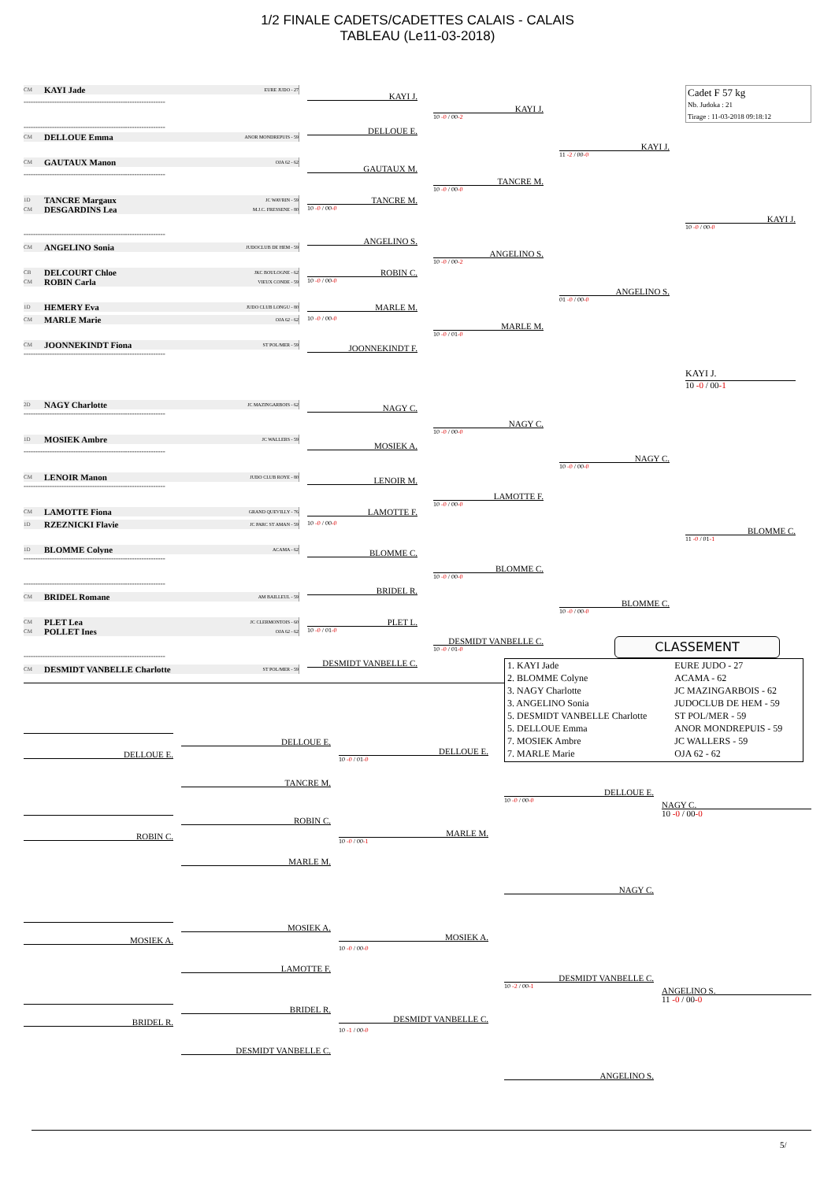1/2 FINALE CADETS/CADETTES CALAIS - CALAIS
TABLEAU (Le11-03-2018)
Cadet F 57 kg
Nb. Judoka : 21
Tirage : 11-03-2018 09:18:12
CM KAYI Jade EURE JUDO - 27
------------------------------------------------------------
KAYI J.
KAYI J.
10 -0 / 00-2
------------------------------------------------------------
CM DELLOUE Emma ANOR MONDREPUIS - 59
DELLOUE E.
KAYI J.
11 -2 / 00-0
CM GAUTAUX Manon OJA 62 - 62
------------------------------------------------------------
GAUTAUX M.
TANCRE M.
10 -0 / 00-0
1D TANCRE Margaux JC WAVRIN - 59
CM DESGARDINS Lea M.J.C. FRESSENE - 80
TANCRE M.
10 -0 / 00-0
KAYI J.
10 -0 / 00-0
------------------------------------------------------------
CM ANGELINO Sonia JUDOCLUB DE HEM - 59
ANGELINO S.
ANGELINO S.
10 -0 / 00-2
CB DELCOURT Chloe JKC BOULOGNE - 62
CM ROBIN Carla VIEUX CONDE - 59
ROBIN C.
10 -0 / 00-0
ANGELINO S.
01 -0 / 00-0
1D HEMERY Eva JUDO CLUB LONGU - 80
CM MARLE Marie OJA 62 - 62
MARLE M.
10 -0 / 00-0
MARLE M.
10 -0 / 01-0
CM JOONNEKINDT Fiona ST POL/MER - 59
------------------------------------------------------------
JOONNEKINDT F.
KAYI J.
10 -0 / 00-1
2D NAGY Charlotte JC MAZINGARBOIS - 62
------------------------------------------------------------
NAGY C.
NAGY C.
10 -0 / 00-0
1D MOSIEK Ambre JC WALLERS - 59
------------------------------------------------------------
MOSIEK A.
NAGY C.
10 -0 / 00-0
CM LENOIR Manon JUDO CLUB ROYE - 80
------------------------------------------------------------
LENOIR M.
LAMOTTE F.
10 -0 / 00-0
CM LAMOTTE Fiona GRAND QUEVILLY - 76
1D RZEZNICKI Flavie JC PARC ST AMAN - 59
LAMOTTE F.
10 -0 / 00-0
BLOMME C.
11 -0 / 01-1
1D BLOMME Colyne ACAMA - 62
------------------------------------------------------------
BLOMME C.
BLOMME C.
10 -0 / 00-0
------------------------------------------------------------
CM BRIDEL Romane AM BAILLEUL - 59
BRIDEL R.
BLOMME C.
10 -0 / 00-0
CM PLET Lea JC CLERMONTOIS - 60
CM POLLET Ines OJA 62 - 62
PLET L.
10 -0 / 01-0
DESMIDT VANBELLE C.
10 -0 / 01-0
CLASSEMENT
------------------------------------------------------------
CM DESMIDT VANBELLE Charlotte ST POL/MER - 59
DESMIDT VANBELLE C.
| 1. KAYI Jade | EURE JUDO - 27 |
| 2. BLOMME Colyne | ACAMA - 62 |
| 3. NAGY Charlotte | JC MAZINGARBOIS - 62 |
| 3. ANGELINO Sonia | JUDOCLUB DE HEM - 59 |
| 5. DESMIDT VANBELLE Charlotte | ST POL/MER - 59 |
| 5. DELLOUE Emma | ANOR MONDREPUIS - 59 |
| 7. MOSIEK Ambre | JC WALLERS - 59 |
| 7. MARLE Marie | OJA 62 - 62 |
DELLOUE E.
DELLOUE E.
DELLOUE E.
10 -0 / 01-0
TANCRE M.
DELLOUE E.
10 -0 / 00-0
NAGY C.
10 -0 / 00-0
ROBIN C.
MARLE M.
ROBIN C.
10 -0 / 00-1
MARLE M.
NAGY C.
MOSIEK A.
MOSIEK A.
MOSIEK A.
10 -0 / 00-0
LAMOTTE F.
DESMIDT VANBELLE C.
10 -2 / 00-1
ANGELINO S.
11 -0 / 00-0
BRIDEL R.
DESMIDT VANBELLE C.
BRIDEL R.
10 -1 / 00-0
DESMIDT VANBELLE C.
ANGELINO S.
5/